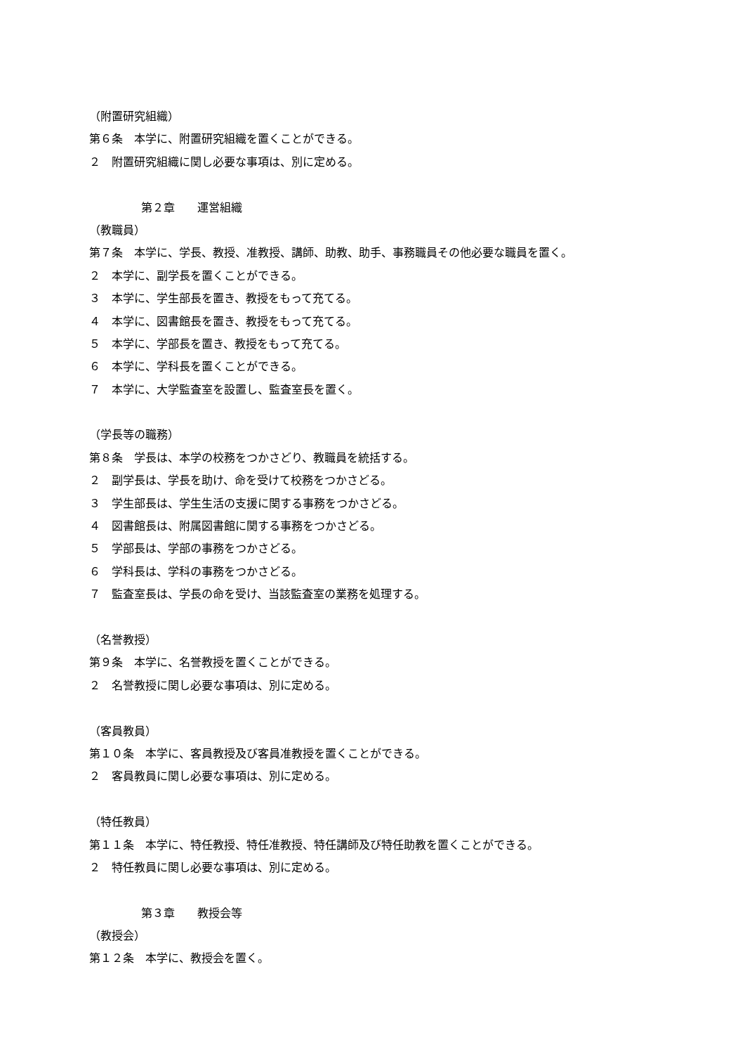（附置研究組織）
第６条　本学に、附置研究組織を置くことができる。
２　附置研究組織に関し必要な事項は、別に定める。
第２章　　運営組織
（教職員）
第７条　本学に、学長、教授、准教授、講師、助教、助手、事務職員その他必要な職員を置く。
２　本学に、副学長を置くことができる。
３　本学に、学生部長を置き、教授をもって充てる。
４　本学に、図書館長を置き、教授をもって充てる。
５　本学に、学部長を置き、教授をもって充てる。
６　本学に、学科長を置くことができる。
７　本学に、大学監査室を設置し、監査室長を置く。
（学長等の職務）
第８条　学長は、本学の校務をつかさどり、教職員を統括する。
２　副学長は、学長を助け、命を受けて校務をつかさどる。
３　学生部長は、学生生活の支援に関する事務をつかさどる。
４　図書館長は、附属図書館に関する事務をつかさどる。
５　学部長は、学部の事務をつかさどる。
６　学科長は、学科の事務をつかさどる。
７　監査室長は、学長の命を受け、当該監査室の業務を処理する。
（名誉教授）
第９条　本学に、名誉教授を置くことができる。
２　名誉教授に関し必要な事項は、別に定める。
（客員教員）
第１０条　本学に、客員教授及び客員准教授を置くことができる。
２　客員教員に関し必要な事項は、別に定める。
（特任教員）
第１１条　本学に、特任教授、特任准教授、特任講師及び特任助教を置くことができる。
２　特任教員に関し必要な事項は、別に定める。
第３章　　教授会等
（教授会）
第１２条　本学に、教授会を置く。